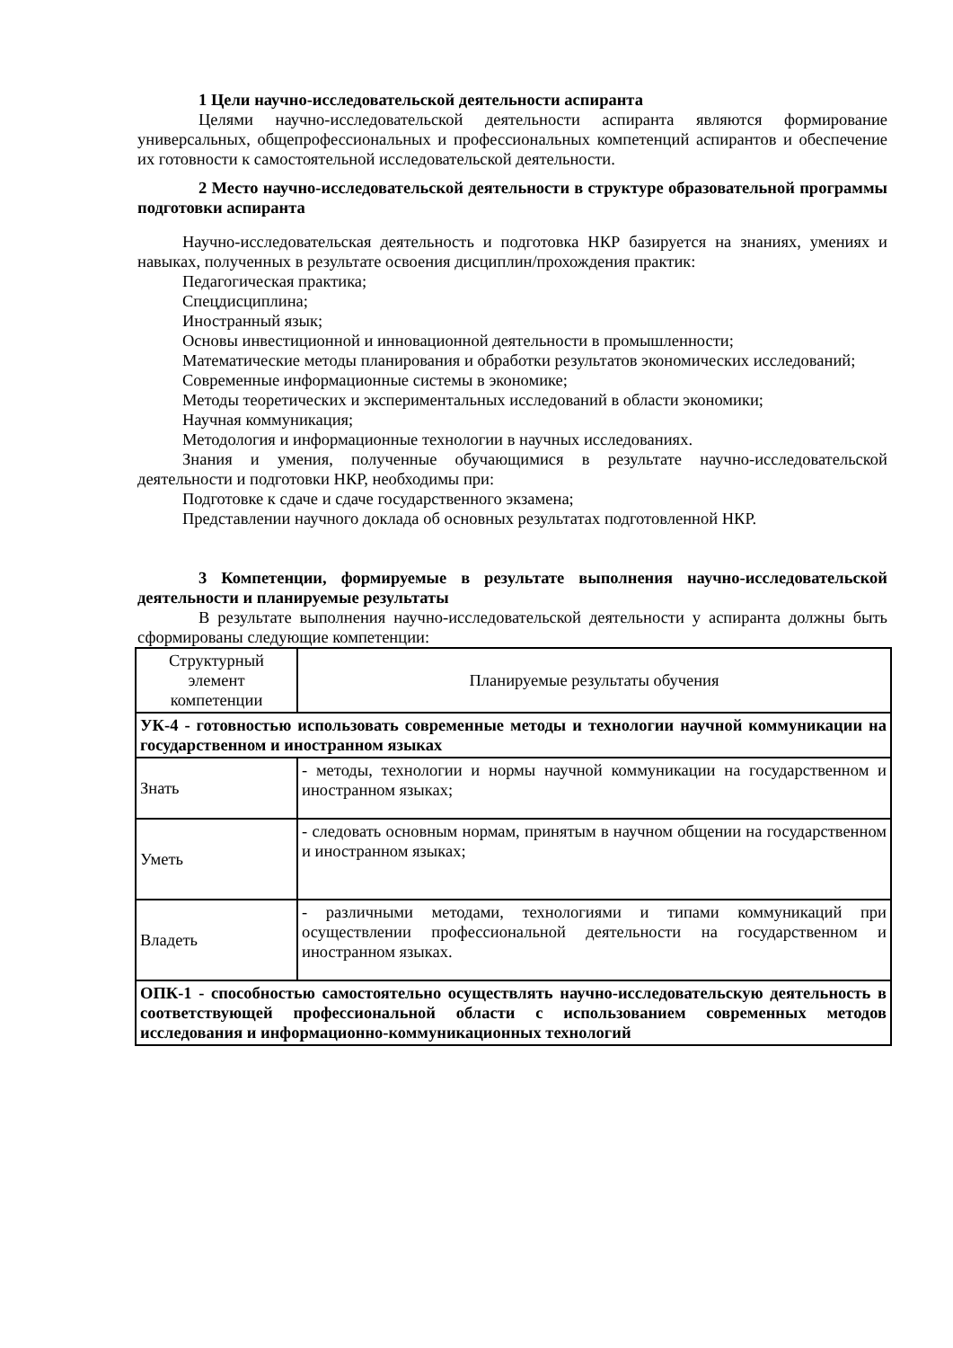1 Цели научно-исследовательской деятельности аспиранта
Целями научно-исследовательской деятельности аспиранта являются формирование универсальных, общепрофессиональных и профессиональных компетенций аспирантов и обеспечение их готовности к самостоятельной исследовательской деятельности.
2 Место научно-исследовательской деятельности в структуре образовательной программы подготовки аспиранта
Научно-исследовательская деятельность и подготовка НКР базируется на знаниях, умениях и навыках, полученных в результате освоения дисциплин/прохождения практик:
Педагогическая практика;
Спецдисциплина;
Иностранный язык;
Основы инвестиционной и инновационной деятельности в промышленности;
Математические методы планирования и обработки результатов экономических исследований;
Современные информационные системы в экономике;
Методы теоретических и экспериментальных исследований в области экономики;
Научная коммуникация;
Методология и информационные технологии в научных исследованиях.
Знания и умения, полученные обучающимися в результате научно-исследовательской деятельности и подготовки НКР, необходимы при:
Подготовке к сдаче и сдаче государственного экзамена;
Представлении научного доклада об основных результатах подготовленной НКР.
3 Компетенции, формируемые в результате выполнения научно-исследовательской деятельности и планируемые результаты
В результате выполнения научно-исследовательской деятельности у аспиранта должны быть сформированы следующие компетенции:
| Структурный элемент компетенции | Планируемые результаты обучения |
| УК-4 - готовностью использовать современные методы и технологии научной коммуникации на государственном и иностранном языках | |
| Знать | - методы, технологии и нормы научной коммуникации на государственном и иностранном языках; |
| Уметь | - следовать основным нормам, принятым в научном общении на государственном и иностранном языках; |
| Владеть | - различными методами, технологиями и типами коммуникаций при осуществлении профессиональной деятельности на государственном и иностранном языках. |
| ОПК-1 - способностью самостоятельно осуществлять научно-исследовательскую деятельность в соответствующей профессиональной области с использованием современных методов исследования и информационно-коммуникационных технологий | |